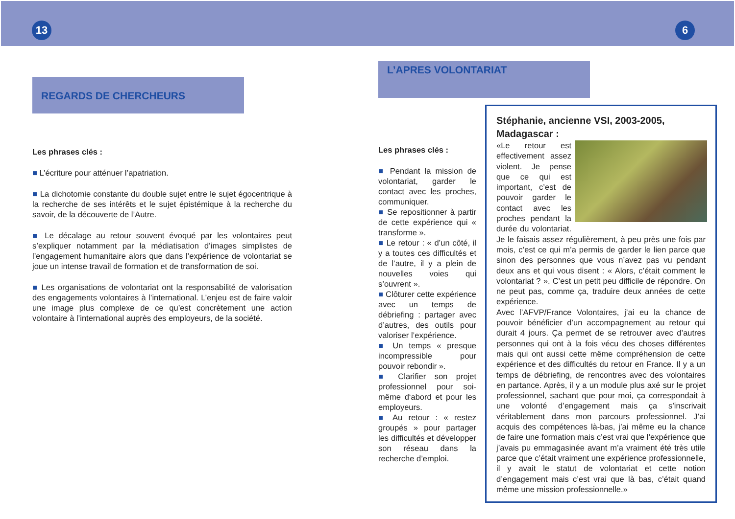13 6
REGARDS DE CHERCHEURS
Les phrases clés :
■ L’écriture pour atténuer l’apatriation.
■ La dichotomie constante du double sujet entre le sujet égocentrique à la recherche de ses intérêts et le sujet épistémique à la recherche du savoir, de la découverte de l’Autre.
■ Le décalage au retour souvent évoqué par les volontaires peut s’expliquer notamment par la médiatisation d’images simplistes de l’engagement humanitaire alors que dans l’expérience de volontariat se joue un intense travail de formation et de transformation de soi.
■ Les organisations de volontariat ont la responsabilité de valorisation des engagements volontaires à l’international. L’enjeu est de faire valoir une image plus complexe de ce qu’est concrètement une action volontaire à l’international auprès des employeurs, de la société.
L’APRES VOLONTARIAT
Les phrases clés :
■ Pendant la mission de volontariat, garder le contact avec les proches, communiquer.
■ Se repositionner à partir de cette expérience qui « transforme ».
■ Le retour : « d’un côté, il y a toutes ces difficultés et de l’autre, il y a plein de nouvelles voies qui s’ouvrent ».
■ Clôturer cette expérience avec un temps de débriefing : partager avec d’autres, des outils pour valoriser l’expérience.
■ Un temps « presque incompressible pour pouvoir rebondir ».
■ Clarifier son projet professionnel pour soi-même d‘abord et pour les employeurs.
■ Au retour : « restez groupés » pour partager les difficultés et développer son réseau dans la recherche d’emploi.
Stéphanie, ancienne VSI, 2003-2005,
Madagascar :
«Le retour est effectivement assez violent. Je pense que ce qui est important, c’est de pouvoir garder le contact avec les proches pendant la durée du volontariat. Je le faisais assez régulièrement, à peu près une fois par mois, c’est ce qui m’a permis de garder le lien parce que sinon des personnes que vous n’avez pas vu pendant deux ans et qui vous disent : « Alors, c’était comment le volontariat ? ». C’est un petit peu difficile de répondre. On ne peut pas, comme ça, traduire deux années de cette expérience.
Avec l’AFVP/France Volontaires, j’ai eu la chance de pouvoir bénéficier d’un accompagnement au retour qui durait 4 jours. Ça permet de se retrouver avec d’autres personnes qui ont à la fois vécu des choses différentes mais qui ont aussi cette même compréhension de cette expérience et des difficultés du retour en France. Il y a un temps de débriefing, de rencontres avec des volontaires en partance. Après, il y a un module plus axé sur le projet professionnel, sachant que pour moi, ça correspondait à une volonté d’engagement mais ça s’inscrivait véritablement dans mon parcours professionnel. J’ai acquis des compétences là-bas, j’ai même eu la chance de faire une formation mais c’est vrai que l’expérience que j’avais pu emmagasinée avant m’a vraiment été très utile parce que c’était vraiment une expérience professionnelle, il y avait le statut de volontariat et cette notion d’engagement mais c’est vrai que là bas, c’était quand même une mission professionnelle.»